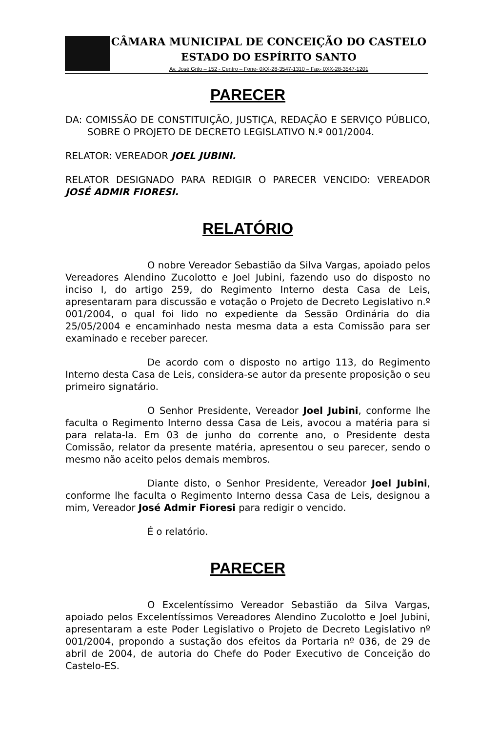CÂMARA MUNICIPAL DE CONCEIÇÃO DO CASTELO
ESTADO DO ESPÍRITO SANTO
Av. José Grilo – 152 - Centro – Fone- 0XX-28-3547-1310 – Fax- 0XX-28-3547-1201
PARECER
DA: COMISSÃO DE CONSTITUIÇÃO, JUSTIÇA, REDAÇÃO E SERVIÇO PÚBLICO, SOBRE O PROJETO DE DECRETO LEGISLATIVO N.º 001/2004.
RELATOR: VEREADOR JOEL JUBINI.
RELATOR DESIGNADO PARA REDIGIR O PARECER VENCIDO: VEREADOR JOSÉ ADMIR FIORESI.
RELATÓRIO
O nobre Vereador Sebastião da Silva Vargas, apoiado pelos Vereadores Alendino Zucolotto e Joel Jubini, fazendo uso do disposto no inciso I, do artigo 259, do Regimento Interno desta Casa de Leis, apresentaram para discussão e votação o Projeto de Decreto Legislativo n.º 001/2004, o qual foi lido no expediente da Sessão Ordinária do dia 25/05/2004 e encaminhado nesta mesma data a esta Comissão para ser examinado e receber parecer.
De acordo com o disposto no artigo 113, do Regimento Interno desta Casa de Leis, considera-se autor da presente proposição o seu primeiro signatário.
O Senhor Presidente, Vereador Joel Jubini, conforme lhe faculta o Regimento Interno dessa Casa de Leis, avocou a matéria para si para relata-la. Em 03 de junho do corrente ano, o Presidente desta Comissão, relator da presente matéria, apresentou o seu parecer, sendo o mesmo não aceito pelos demais membros.
Diante disto, o Senhor Presidente, Vereador Joel Jubini, conforme lhe faculta o Regimento Interno dessa Casa de Leis, designou a mim, Vereador José Admir Fioresi para redigir o vencido.
É o relatório.
PARECER
O Excelentíssimo Vereador Sebastião da Silva Vargas, apoiado pelos Excelentíssimos Vereadores Alendino Zucolotto e Joel Jubini, apresentaram a este Poder Legislativo o Projeto de Decreto Legislativo nº 001/2004, propondo a sustação dos efeitos da Portaria nº 036, de 29 de abril de 2004, de autoria do Chefe do Poder Executivo de Conceição do Castelo-ES.